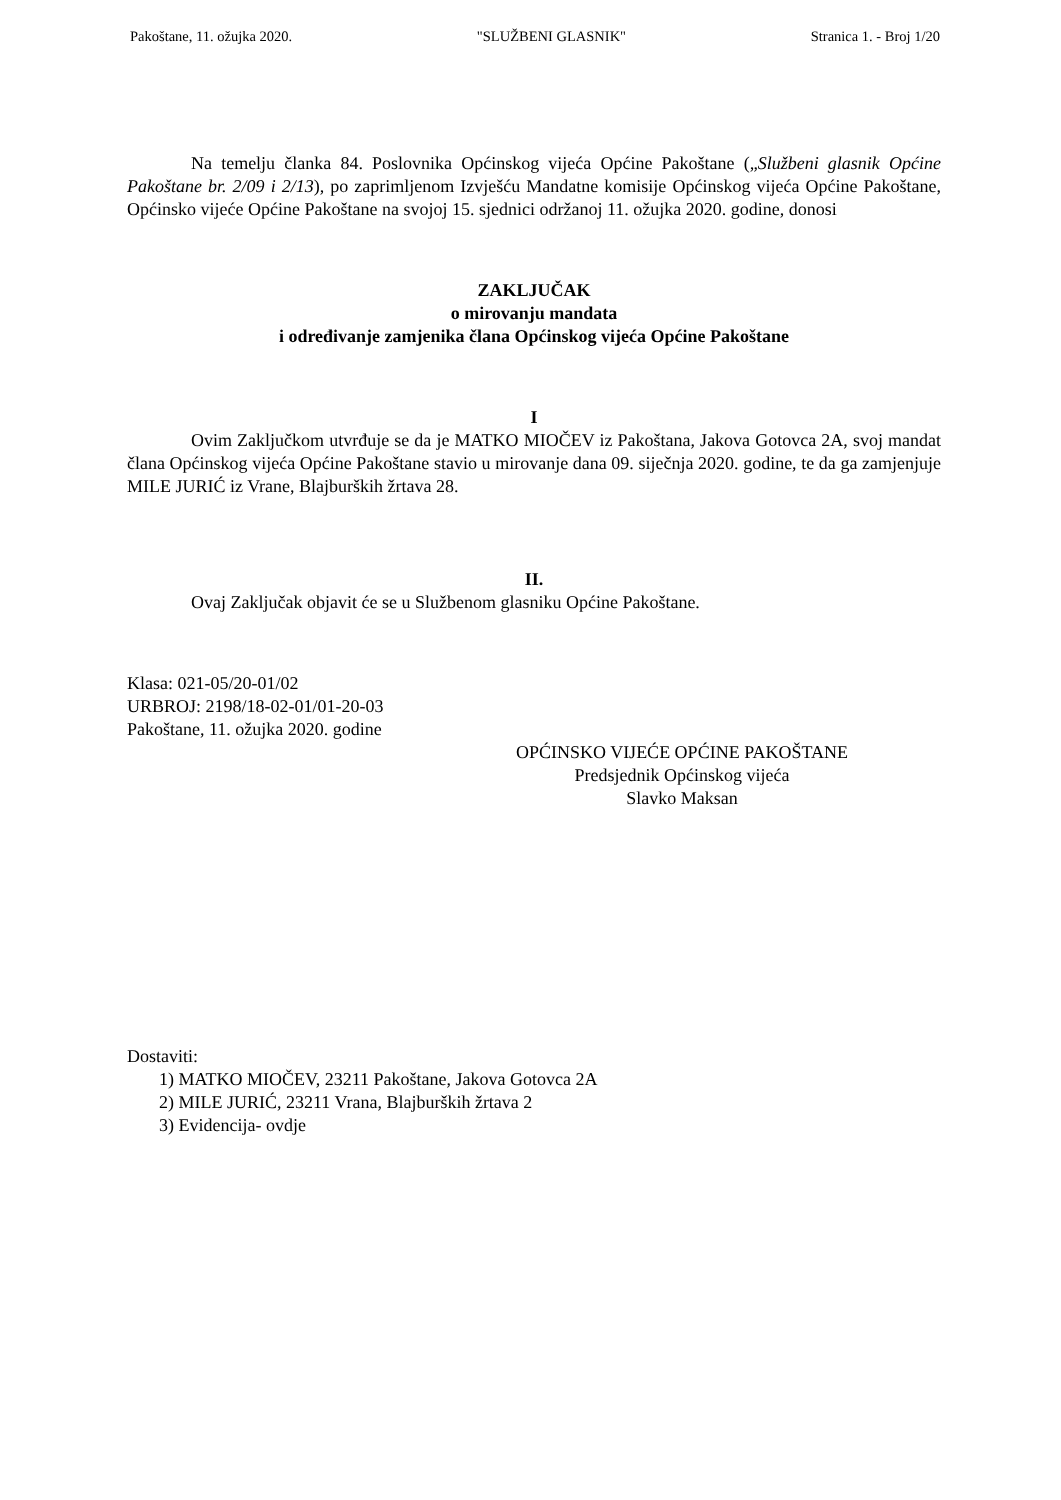Pakoštane, 11. ožujka 2020. "SLUŽBENI GLASNIK" Stranica 1. - Broj 1/20
Na temelju članka 84. Poslovnika Općinskog vijeća Općine Pakoštane („Službeni glasnik Općine Pakoštane br. 2/09 i 2/13), po zaprimljenom Izvješću Mandatne komisije Općinskog vijeća Općine Pakoštane, Općinsko vijeće Općine Pakoštane na svojoj 15. sjednici održanoj 11. ožujka 2020. godine, donosi
ZAKLJUČAK
o mirovanju mandata
i određivanje zamjenika člana Općinskog vijeća Općine Pakoštane
I
Ovim Zaključkom utvrđuje se da je MATKO MIOČEV iz Pakoštana, Jakova Gotovca 2A, svoj mandat člana Općinskog vijeća Općine Pakoštane stavio u mirovanje dana 09. siječnja 2020. godine, te da ga zamjenjuje MILE JURIĆ iz Vrane, Blajburških žrtava 28.
II.
Ovaj Zaključak objavit će se u Službenom glasniku Općine Pakoštane.
Klasa: 021-05/20-01/02
URBROJ: 2198/18-02-01/01-20-03
Pakoštane, 11. ožujka 2020. godine
OPĆINSKO VIJEĆE OPĆINE PAKOŠTANE
Predsjednik Općinskog vijeća
Slavko Maksan
Dostaviti:
1) MATKO MIOČEV, 23211 Pakoštane, Jakova Gotovca 2A
2) MILE JURIĆ, 23211 Vrana, Blajburških žrtava 2
3) Evidencija- ovdje